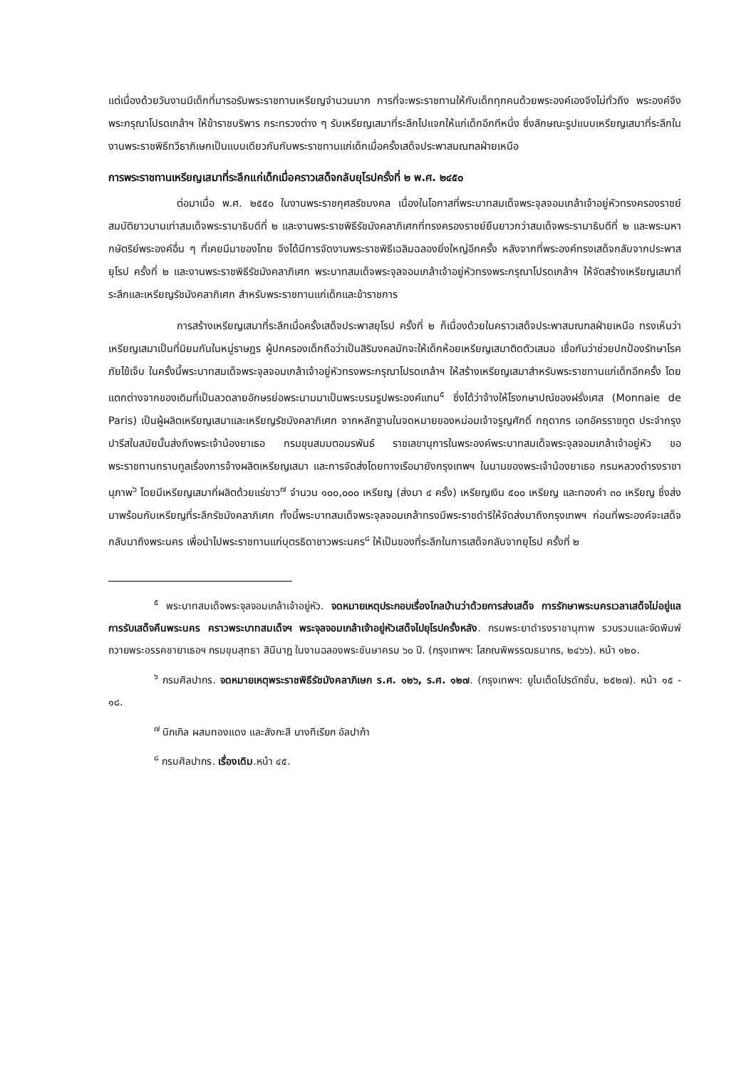แต่เนื่องด้วยวันงานมีเด็กที่มารอรับพระราชทานเหรียญจำนวนมาก การที่จะพระราชทานให้กับเด็กทุกคนด้วยพระองค์เองจึงไม่ทั่วถึง พระองค์จึงพระกรุณาโปรดเกล้าฯ ให้ข้าราชบริพาร กระทรวงต่าง ๆ รับเหรียญเสมาที่ระลึกไปแจกให้แก่เด็กอีกทีหนึ่ง ซึ่งลักษณะรูปแบบเหรียญเสมาที่ระลึกในงานพระราชพิธีทวีธาภิเษกเป็นแบบเดียวกันกับพระราชทานแก่เด็กเมื่อครั้งเสด็จประพาสมณฑลฝ่ายเหนือ
การพระราชทานเหรียญเสมาที่ระลึกแก่เด็กเมื่อคราวเสด็จกลับยุโรปครั้งที่ ๒ พ.ศ. ๒๔๕๐
ต่อมาเมื่อ พ.ศ. ๒๕๕๐ ในงานพระราชกุศลรัชมงคล เนื่องในโอกาสที่พระบาทสมเด็จพระจุลจอมเกล้าเจ้าอยู่หัวทรงครองราชย์สมบัติยาวนานเท่าสมเด็จพระรามาธิบดีที่ ๒ และงานพระราชพิธีรัชมังคลาภิเศกที่ทรงครองราชย์ยืนยาวกว่าสมเด็จพระรามาธิบดีที่ ๒ และพระมหากษัตริย์พระองค์อื่น ๆ ที่เคยมีมาของไทย จึงได้มีการจัดงานพระราชพิธีเฉลิมฉลองยิ่งใหญ่อีกครั้ง หลังจากที่พระองค์ทรงเสด็จกลับจากประพาสยุโรป ครั้งที่ ๒ และงานพระราชพิธีรัชมังคลาภิเศก พระบาทสมเด็จพระจุลจอมเกล้าเจ้าอยู่หัวทรงพระกรุณาโปรดเกล้าฯ ให้จัดสร้างเหรียญเสมาที่ระลึกและเหรียญรัชมังคลาภิเศก สำหรับพระราชทานแก่เด็กและข้าราชการ
การสร้างเหรียญเสมาที่ระลึกเมื่อครั้งเสด็จประพาสยุโรป ครั้งที่ ๒ ก็เนื่องด้วยในคราวเสด็จประพาสมณฑลฝ่ายเหนือ ทรงเห็นว่าเหรียญเสมาเป็นที่นิยมกันในหมู่ราษฎร ผู้ปกครองเด็กถือว่าเป็นสิริมงคลมักจะให้เด็กห้อยเหรียญเสมาติดตัวเสมอ เชื่อกันว่าช่วยปกป้องรักษาโรคภัยไข้เจ็บ ในครั้งนี้พระบาทสมเด็จพระจุลจอมเกล้าเจ้าอยู่หัวทรงพระกรุณาโปรดเกล้าฯ ให้สร้างเหรียญเสมาสำหรับพระราชทานแก่เด็กอีกครั้ง โดยแตกต่างจากของเดิมที่เป็นลวดลายอักษรย่อพระนามมาเป็นพระบรมรูปพระองค์แทน<sup>๕</sup> ซึ่งได้ว่าจ้างให้โรงกษาปณ์ของฝรั่งเศส (Monnaie de Paris) เป็นผู้ผลิตเหรียญเสมาและเหรียญรัชมังคลาภิเศก จากหลักฐานในจดหมายของหม่อมเจ้าจรูญศักดิ์ กฤดากร เอกอัครราชทูต ประจำกรุงปารีสในสมัยนั้นส่งถึงพระเจ้าน้องยาเธอ กรมขุนสมมตอมรพันธ์ ราชเลขานุการในพระองค์พระบาทสมเด็จพระจุลจอมเกล้าเจ้าอยู่หัว ขอพระราชทานกราบทูลเรื่องการจ้างผลิตเหรียญเสมา และการจัดส่งโดยทางเรือมายังกรุงเทพฯ ในนามของพระเจ้าน้องยาเธอ กรมหลวงดำรงราชานุภาพ<sup>๖</sup> โดยมีเหรียญเสมาที่ผลิตด้วยแร่ขาว<sup>๗</sup> จำนวน ๑๐๐,๐๐๐ เหรียญ (ส่งมา ๔ ครั้ง) เหรียญเงิน ๕๐๐ เหรียญ และทองคำ ๓๐ เหรียญ ซึ่งส่งมาพร้อมกับเหรียญที่ระลึกรัชมังคลาภิเศก ทั้งนี้พระบาทสมเด็จพระจุลจอมเกล้าทรงมีพระราชดำริให้จัดส่งมาถึงกรุงเทพฯ ก่อนที่พระองค์จะเสด็จกลับมาถึงพระนคร เพื่อนำไปพระราชทานแก่บุตรธิดาชาวพระนคร<sup>๘</sup> ให้เป็นของที่ระลึกในการเสด็จกลับจากยุโรป ครั้งที่ ๒
<sup>๕</sup> พระบาทสมเด็จพระจุลจอมเกล้าเจ้าอยู่หัว. จดหมายเหตุประกอบเรื่องไกลบ้านว่าด้วยการส่งเสด็จ การรักษาพระนครเวลาเสด็จไม่อยู่แลการรับเสด็จคืนพระนคร คราวพระบาทสมเด็จฯ พระจุลจอมเกล้าเจ้าอยู่หัวเสด็จไปยุโรปครั้งหลัง. กรมพระยาดำรงราชานุภาพ รวบรวมและจัดพิมพ์ถวายพระอรรคชายาเธอฯ กรมขุนสุทธา สินีนาฏ ในงานฉลองพระชันษาครบ ๖๐ ปี. (กรุงเทพฯ: โสภณพิพรรฒธนากร, ๒๔๖๖). หน้า ๑๒๐.
<sup>๖</sup> กรมศิลปากร. จดหมายเหตุพระราชพิธีรัชมังคลาภิเษก ร.ศ. ๑๒๖, ร.ศ. ๑๒๗. (กรุงเทพฯ: ยูไนเต็ดโปรดักชั่น, ๒๕๒๗). หน้า ๑๕ - ๑๘.
<sup>๗</sup> นิกเกิล ผสมทองแดง และสังกะสี บางทีเรียก อัลปาก้า
<sup>๘</sup> กรมศิลปากร. เรื่องเดิม.หน้า ๔๕.